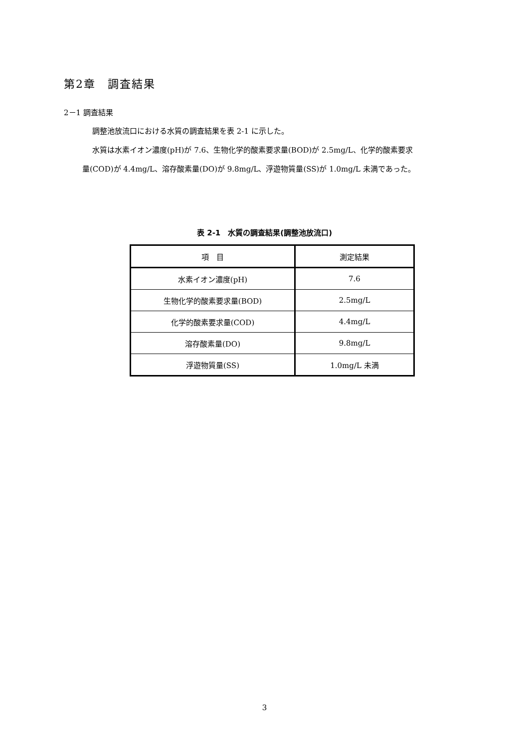第2章　調査結果
2－1 調査結果
調整池放流口における水質の調査結果を表 2-1 に示した。
水質は水素イオン濃度(pH)が 7.6、生物化学的酸素要求量(BOD)が 2.5mg/L、化学的酸素要求
量(COD)が 4.4mg/L、溶存酸素量(DO)が 9.8mg/L、浮遊物質量(SS)が 1.0mg/L 未満であった。
表 2-1　水質の調査結果(調整池放流口)
| 項 目 | 測定結果 |
| --- | --- |
| 水素イオン濃度(pH) | 7.6 |
| 生物化学的酸素要求量(BOD) | 2.5mg/L |
| 化学的酸素要求量(COD) | 4.4mg/L |
| 溶存酸素量(DO) | 9.8mg/L |
| 浮遊物質量(SS) | 1.0mg/L 未満 |
3